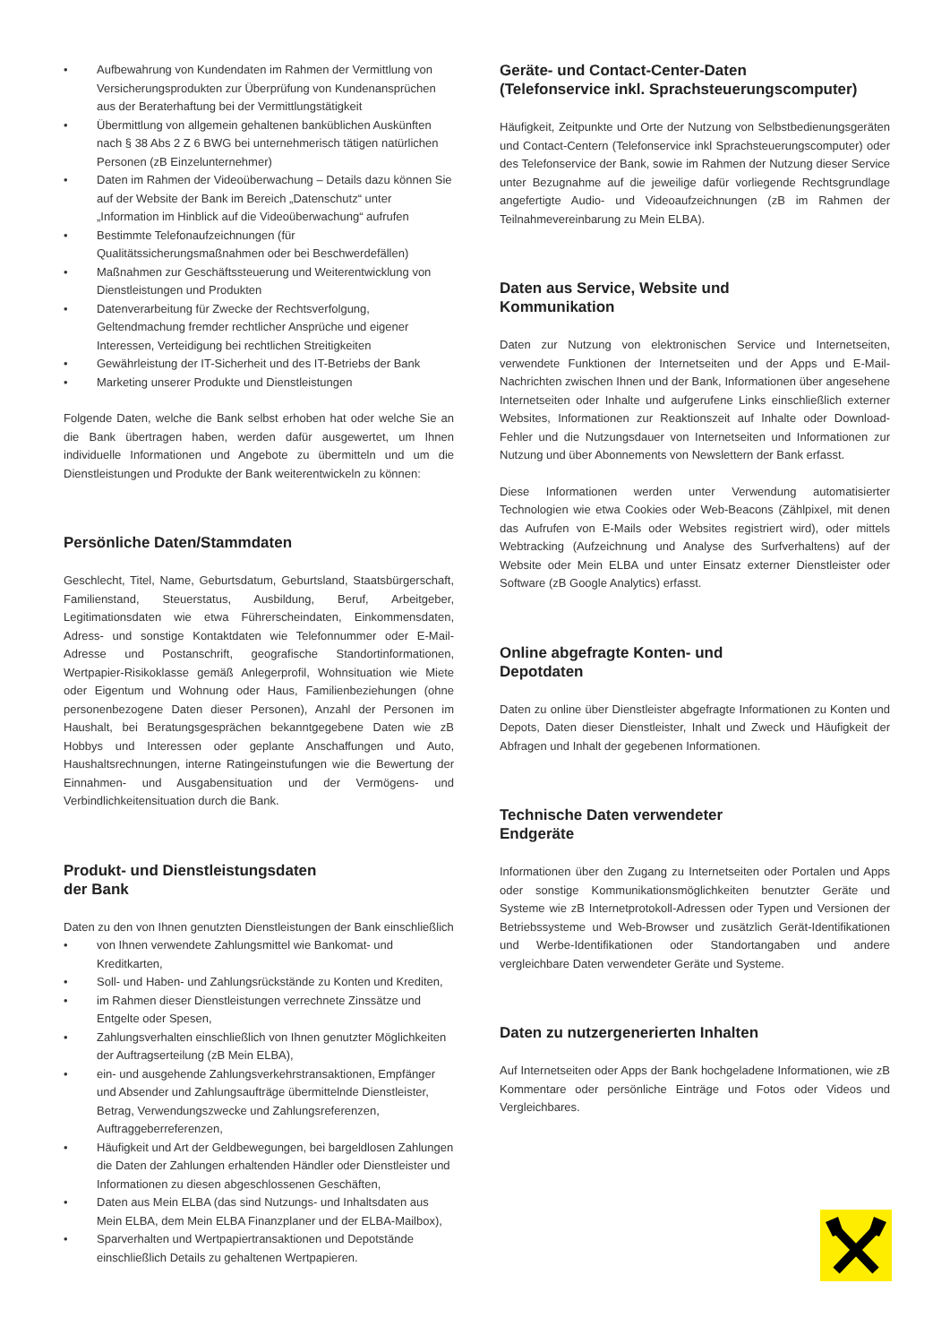• Aufbewahrung von Kundendaten im Rahmen der Vermittlung von Versicherungsprodukten zur Überprüfung von Kundenansprüchen aus der Beraterhaftung bei der Vermittlungstätigkeit
• Übermittlung von allgemein gehaltenen banküblichen Auskünften nach § 38 Abs 2 Z 6 BWG bei unternehmerisch tätigen natürlichen Personen (zB Einzelunternehmer)
• Daten im Rahmen der Videoüberwachung – Details dazu können Sie auf der Website der Bank im Bereich „Datenschutz“ unter „Information im Hinblick auf die Videoüberwachung“ aufrufen
• Bestimmte Telefonaufzeichnungen (für Qualitätssicherungsmaßnahmen oder bei Beschwerdefällen)
• Maßnahmen zur Geschäftssteuerung und Weiterentwicklung von Dienstleistungen und Produkten
• Datenverarbeitung für Zwecke der Rechtsverfolgung, Geltendmachung fremder rechtlicher Ansprüche und eigener Interessen, Verteidigung bei rechtlichen Streitigkeiten
• Gewährleistung der IT-Sicherheit und des IT-Betriebs der Bank
• Marketing unserer Produkte und Dienstleistungen
Folgende Daten, welche die Bank selbst erhoben hat oder welche Sie an die Bank übertragen haben, werden dafür ausgewertet, um Ihnen individuelle Informationen und Angebote zu übermitteln und um die Dienstleistungen und Produkte der Bank weiterentwickeln zu können:
Persönliche Daten/Stammdaten
Geschlecht, Titel, Name, Geburtsdatum, Geburtsland, Staatsbürgerschaft, Familienstand, Steuerstatus, Ausbildung, Beruf, Arbeitgeber, Legitimationsdaten wie etwa Führerscheindaten, Einkommensdaten, Adress- und sonstige Kontaktdaten wie Telefonnummer oder E-Mail-Adresse und Postanschrift, geografische Standortinformationen, Wertpapier-Risikoklasse gemäß Anlegerprofil, Wohnsituation wie Miete oder Eigentum und Wohnung oder Haus, Familienbeziehungen (ohne personenbezogene Daten dieser Personen), Anzahl der Personen im Haushalt, bei Beratungsgesprächen bekanntgegebene Daten wie zB Hobbys und Interessen oder geplante Anschaffungen und Auto, Haushaltsrechnungen, interne Ratingeinstufungen wie die Bewertung der Einnahmen- und Ausgabensituation und der Vermögens- und Verbindlichkeitensituation durch die Bank.
Produkt- und Dienstleistungsdaten
der Bank
Daten zu den von Ihnen genutzten Dienstleistungen der Bank einschließlich
• von Ihnen verwendete Zahlungsmittel wie Bankomat- und Kreditkarten,
• Soll- und Haben- und Zahlungsrückstände zu Konten und Krediten,
• im Rahmen dieser Dienstleistungen verrechnete Zinssätze und Entgelte oder Spesen,
• Zahlungsverhalten einschließlich von Ihnen genutzter Möglichkeiten der Auftragserteilung (zB Mein ELBA),
• ein- und ausgehende Zahlungsverkehrstransaktionen, Empfänger und Absender und Zahlungsaufträge übermittelnde Dienstleister, Betrag, Verwendungszwecke und Zahlungsreferenzen, Auftraggeberreferenzen,
• Häufigkeit und Art der Geldbewegungen, bei bargeldlosen Zahlungen die Daten der Zahlungen erhaltenden Händler oder Dienstleister und Informationen zu diesen abgeschlossenen Geschäften,
• Daten aus Mein ELBA (das sind Nutzungs- und Inhaltsdaten aus Mein ELBA, dem Mein ELBA Finanzplaner und der ELBA-Mailbox),
• Sparverhalten und Wertpapiertransaktionen und Depotstände einschließlich Details zu gehaltenen Wertpapieren.
Geräte- und Contact-Center-Daten
(Telefonservice inkl. Sprachsteuerungscomputer)
Häufigkeit, Zeitpunkte und Orte der Nutzung von Selbstbedienungsgeräten und Contact-Centern (Telefonservice inkl Sprachsteuerungscomputer) oder des Telefonservice der Bank, sowie im Rahmen der Nutzung dieser Service unter Bezugnahme auf die jeweilige dafür vorliegende Rechtsgrundlage angefertigte Audio- und Videoaufzeichnungen (zB im Rahmen der Teilnahmevereinbarung zu Mein ELBA).
Daten aus Service, Website und
Kommunikation
Daten zur Nutzung von elektronischen Service und Internetseiten, verwendete Funktionen der Internetseiten und der Apps und E-Mail-Nachrichten zwischen Ihnen und der Bank, Informationen über angesehene Internetseiten oder Inhalte und aufgerufene Links einschließlich externer Websites, Informationen zur Reaktionszeit auf Inhalte oder Download-Fehler und die Nutzungsdauer von Internetseiten und Informationen zur Nutzung und über Abonnements von Newslettern der Bank erfasst.
Diese Informationen werden unter Verwendung automatisierter Technologien wie etwa Cookies oder Web-Beacons (Zählpixel, mit denen das Aufrufen von E-Mails oder Websites registriert wird), oder mittels Webtracking (Aufzeichnung und Analyse des Surfverhaltens) auf der Website oder Mein ELBA und unter Einsatz externer Dienstleister oder Software (zB Google Analytics) erfasst.
Online abgefragte Konten- und
Depotdaten
Daten zu online über Dienstleister abgefragte Informationen zu Konten und Depots, Daten dieser Dienstleister, Inhalt und Zweck und Häufigkeit der Abfragen und Inhalt der gegebenen Informationen.
Technische Daten verwendeter
Endgeräte
Informationen über den Zugang zu Internetseiten oder Portalen und Apps oder sonstige Kommunikationsmöglichkeiten benutzter Geräte und Systeme wie zB Internetprotokoll-Adressen oder Typen und Versionen der Betriebssysteme und Web-Browser und zusätzlich Gerät-Identifikationen und Werbe-Identifikationen oder Standortangaben und andere vergleichbare Daten verwendeter Geräte und Systeme.
Daten zu nutzergenerierten Inhalten
Auf Internetseiten oder Apps der Bank hochgeladene Informationen, wie zB Kommentare oder persönliche Einträge und Fotos oder Videos und Vergleichbares.